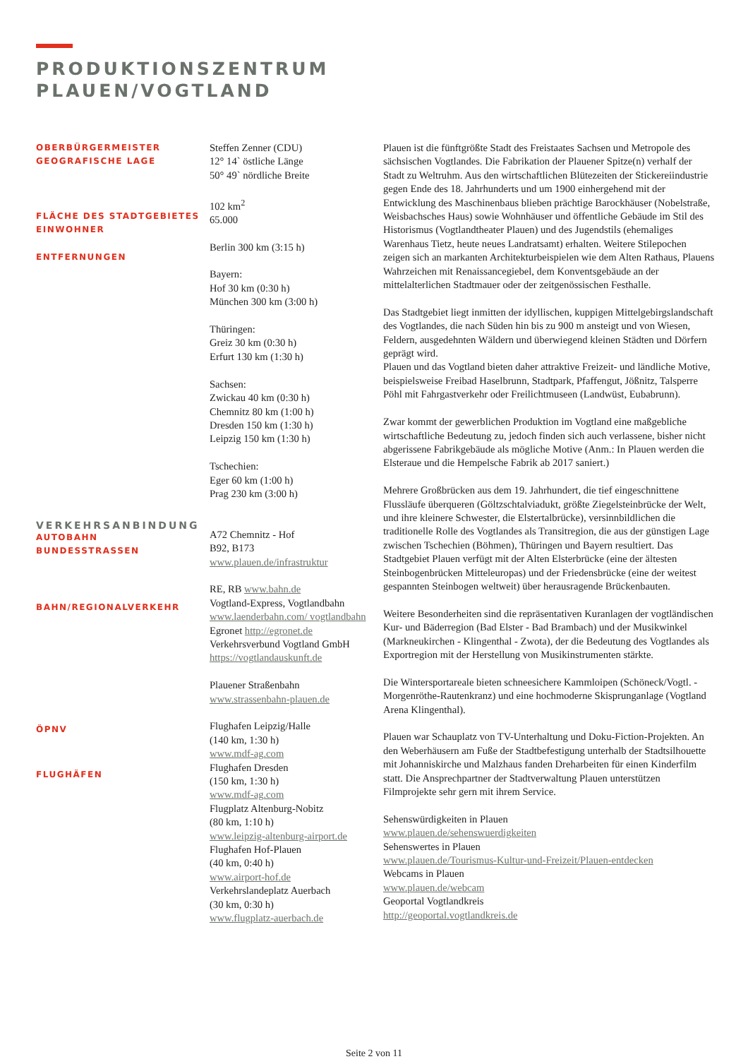PRODUKTIONSZENTRUM
PLAUEN/VOGTLAND
OBERBÜRGERMEISTER
GEOGRAFISCHE LAGE
FLÄCHE DES STADTGEBIETES
EINWOHNER
ENTFERNUNGEN
VERKEHRSANBINDUNG
AUTOBAHN
BUNDESSTRASSEN
BAHN/REGIONALVERKEHR
ÖPNV
FLUGHÄFEN
Steffen Zenner (CDU)
12° 14` östliche Länge
50° 49` nördliche Breite
102 km<sup>2</sup>
65.000
Berlin 300 km (3:15 h)
Bayern:
Hof 30 km (0:30 h)
München 300 km (3:00 h)
Thüringen:
Greiz 30 km (0:30 h)
Erfurt 130 km (1:30 h)
Sachsen:
Zwickau 40 km (0:30 h)
Chemnitz 80 km (1:00 h)
Dresden 150 km (1:30 h)
Leipzig 150 km (1:30 h)
Tschechien:
Eger 60 km (1:00 h)
Prag 230 km (3:00 h)
A72 Chemnitz - Hof
B92, B173
www.plauen.de/infrastruktur
RE, RB www.bahn.de
Vogtland-Express, Vogtlandbahn
www.laenderbahn.com/ vogtlandbahn
Egronet http://egronet.de
Verkehrsverbund Vogtland GmbH
https://vogtlandauskunft.de
Plauener Straßenbahn
www.strassenbahn-plauen.de
Flughafen Leipzig/Halle
(140 km, 1:30 h)
www.mdf-ag.com
Flughafen Dresden
(150 km, 1:30 h)
www.mdf-ag.com
Flugplatz Altenburg-Nobitz
(80 km, 1:10 h)
www.leipzig-altenburg-airport.de
Flughafen Hof-Plauen
(40 km, 0:40 h)
www.airport-hof.de
Verkehrslandeplatz Auerbach
(30 km, 0:30 h)
www.flugplatz-auerbach.de
Plauen ist die fünftgrößte Stadt des Freistaates Sachsen und Metropole des sächsischen Vogtlandes. Die Fabrikation der Plauener Spitze(n) verhalf der Stadt zu Weltruhm. Aus den wirtschaftlichen Blütezeiten der Stickereiindustrie gegen Ende des 18. Jahrhunderts und um 1900 einhergehend mit der Entwicklung des Maschinenbaus blieben prächtige Barockhäuser (Nobelstraße, Weisbachsches Haus) sowie Wohnhäuser und öffentliche Gebäude im Stil des Historismus (Vogtlandtheater Plauen) und des Jugendstils (ehemaliges Warenhaus Tietz, heute neues Landratsamt) erhalten. Weitere Stilepochen zeigen sich an markanten Architekturbeispielen wie dem Alten Rathaus, Plauens Wahrzeichen mit Renaissancegiebel, dem Konventsgebäude an der mittelalterlichen Stadtmauer oder der zeitgenössischen Festhalle.
Das Stadtgebiet liegt inmitten der idyllischen, kuppigen Mittelgebirgslandschaft des Vogtlandes, die nach Süden hin bis zu 900 m ansteigt und von Wiesen, Feldern, ausgedehnten Wäldern und überwiegend kleinen Städten und Dörfern geprägt wird.
Plauen und das Vogtland bieten daher attraktive Freizeit- und ländliche Motive, beispielsweise Freibad Haselbrunn, Stadtpark, Pfaffengut, Jößnitz, Talsperre Pöhl mit Fahrgastverkehr oder Freilichtmuseen (Landwüst, Eubabrunn).
Zwar kommt der gewerblichen Produktion im Vogtland eine maßgebliche wirtschaftliche Bedeutung zu, jedoch finden sich auch verlassene, bisher nicht abgerissene Fabrikgebäude als mögliche Motive (Anm.: In Plauen werden die Elsteraue und die Hempelsche Fabrik ab 2017 saniert.)
Mehrere Großbrücken aus dem 19. Jahrhundert, die tief eingeschnittene Flussläufe überqueren (Göltzschtalviadukt, größte Ziegelsteinbrücke der Welt, und ihre kleinere Schwester, die Elstertalbrücke), versinnbildlichen die traditionelle Rolle des Vogtlandes als Transitregion, die aus der günstigen Lage zwischen Tschechien (Böhmen), Thüringen und Bayern resultiert. Das Stadtgebiet Plauen verfügt mit der Alten Elsterbrücke (eine der ältesten Steinbogenbrücken Mitteleuropas) und der Friedensbrücke (eine der weitest gespannten Steinbogen weltweit) über herausragende Brückenbauten.
Weitere Besonderheiten sind die repräsentativen Kuranlagen der vogtländischen Kur- und Bäderregion (Bad Elster - Bad Brambach) und der Musikwinkel (Markneukirchen - Klingenthal - Zwota), der die Bedeutung des Vogtlandes als Exportregion mit der Herstellung von Musikinstrumenten stärkte.
Die Wintersportareale bieten schneesichere Kammloipen (Schöneck/Vogtl. - Morgenröthe-Rautenkranz) und eine hochmoderne Skisprunganlage (Vogtland Arena Klingenthal).
Plauen war Schauplatz von TV-Unterhaltung und Doku-Fiction-Projekten. An den Weberhäusern am Fuße der Stadtbefestigung unterhalb der Stadtsilhouette mit Johanniskirche und Malzhaus fanden Dreharbeiten für einen Kinderfilm statt. Die Ansprechpartner der Stadtverwaltung Plauen unterstützen Filmprojekte sehr gern mit ihrem Service.
Sehenswürdigkeiten in Plauen
www.plauen.de/sehenswuerdigkeiten
Sehenswertes in Plauen
www.plauen.de/Tourismus-Kultur-und-Freizeit/Plauen-entdecken
Webcams in Plauen
www.plauen.de/webcam
Geoportal Vogtlandkreis
http://geoportal.vogtlandkreis.de
Seite 2 von 11